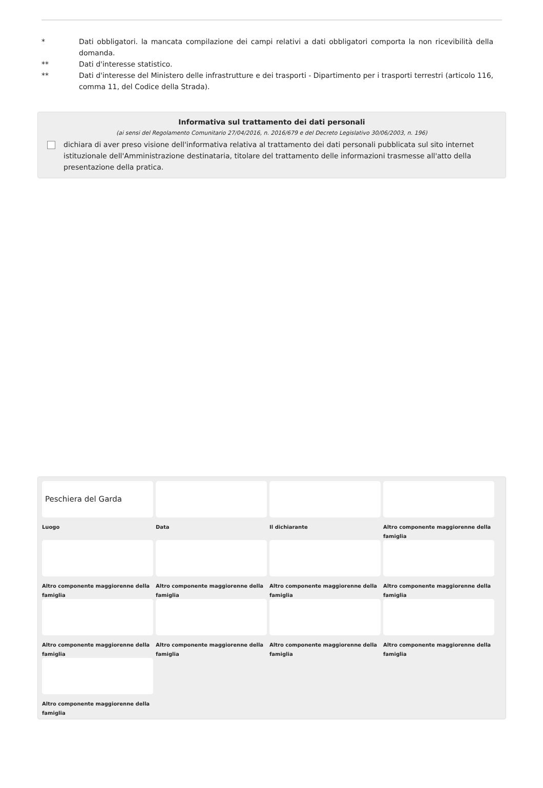* Dati obbligatori. la mancata compilazione dei campi relativi a dati obbligatori comporta la non ricevibilità della domanda.
** Dati d'interesse statistico.
** Dati d'interesse del Ministero delle infrastrutture e dei trasporti - Dipartimento per i trasporti terrestri (articolo 116, comma 11, del Codice della Strada).
Informativa sul trattamento dei dati personali
(ai sensi del Regolamento Comunitario 27/04/2016, n. 2016/679 e del Decreto Legislativo 30/06/2003, n. 196)
dichiara di aver preso visione dell'informativa relativa al trattamento dei dati personali pubblicata sul sito internet istituzionale dell'Amministrazione destinataria, titolare del trattamento delle informazioni trasmesse all'atto della presentazione della pratica.
Peschiera del Garda
Luogo
Data
Il dichiarante
Altro componente maggiorenne della famiglia
Altro componente maggiorenne della famiglia
Altro componente maggiorenne della famiglia
Altro componente maggiorenne della famiglia
Altro componente maggiorenne della famiglia
Altro componente maggiorenne della famiglia
Altro componente maggiorenne della famiglia
Altro componente maggiorenne della famiglia
Altro componente maggiorenne della famiglia
Altro componente maggiorenne della famiglia